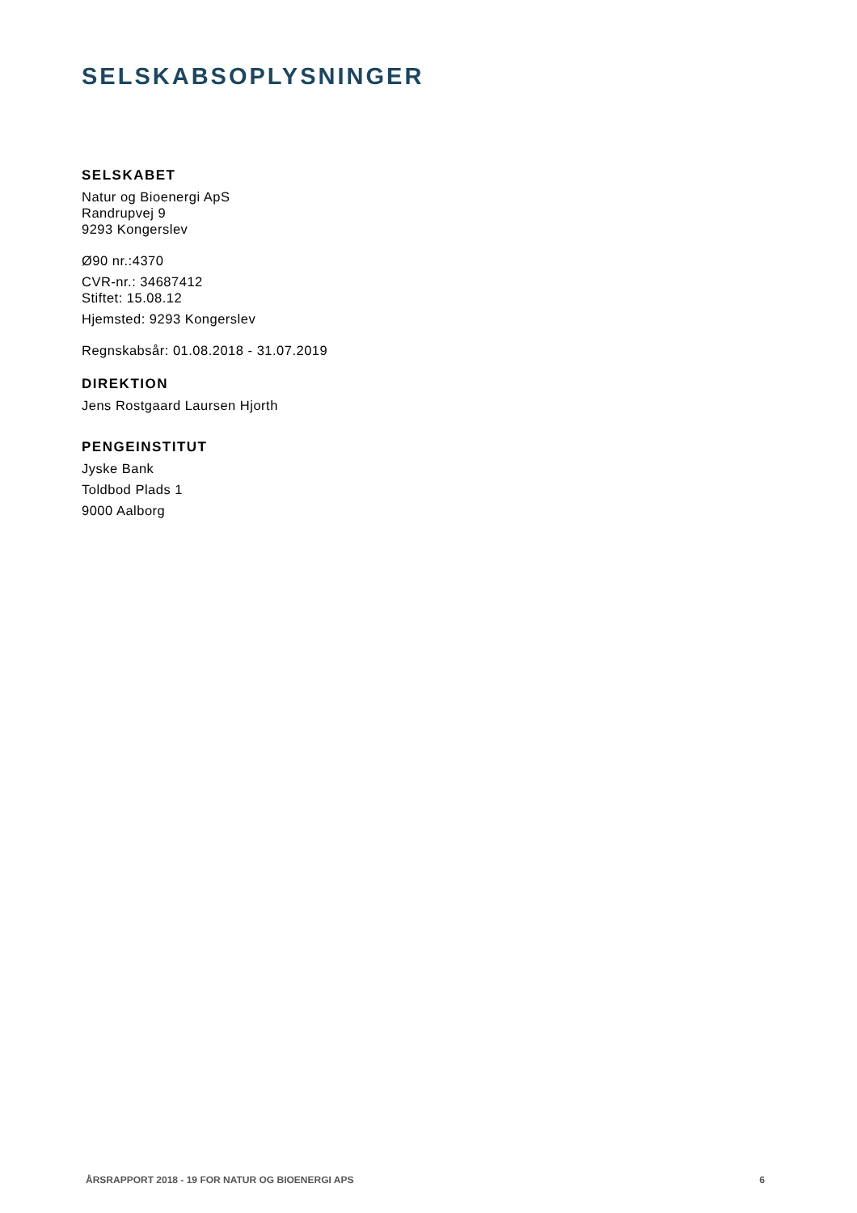SELSKABSOPLYSNINGER
SELSKABET
Natur og Bioenergi ApS
Randrupvej 9
9293 Kongerslev
Ø90 nr.:4370
CVR-nr.: 34687412
Stiftet: 15.08.12
Hjemsted: 9293 Kongerslev
Regnskabsår: 01.08.2018 - 31.07.2019
DIREKTION
Jens Rostgaard Laursen Hjorth
PENGEINSTITUT
Jyske Bank
Toldbod Plads 1
9000 Aalborg
ÅRSRAPPORT 2018 - 19 FOR NATUR OG BIOENERGI APS 6